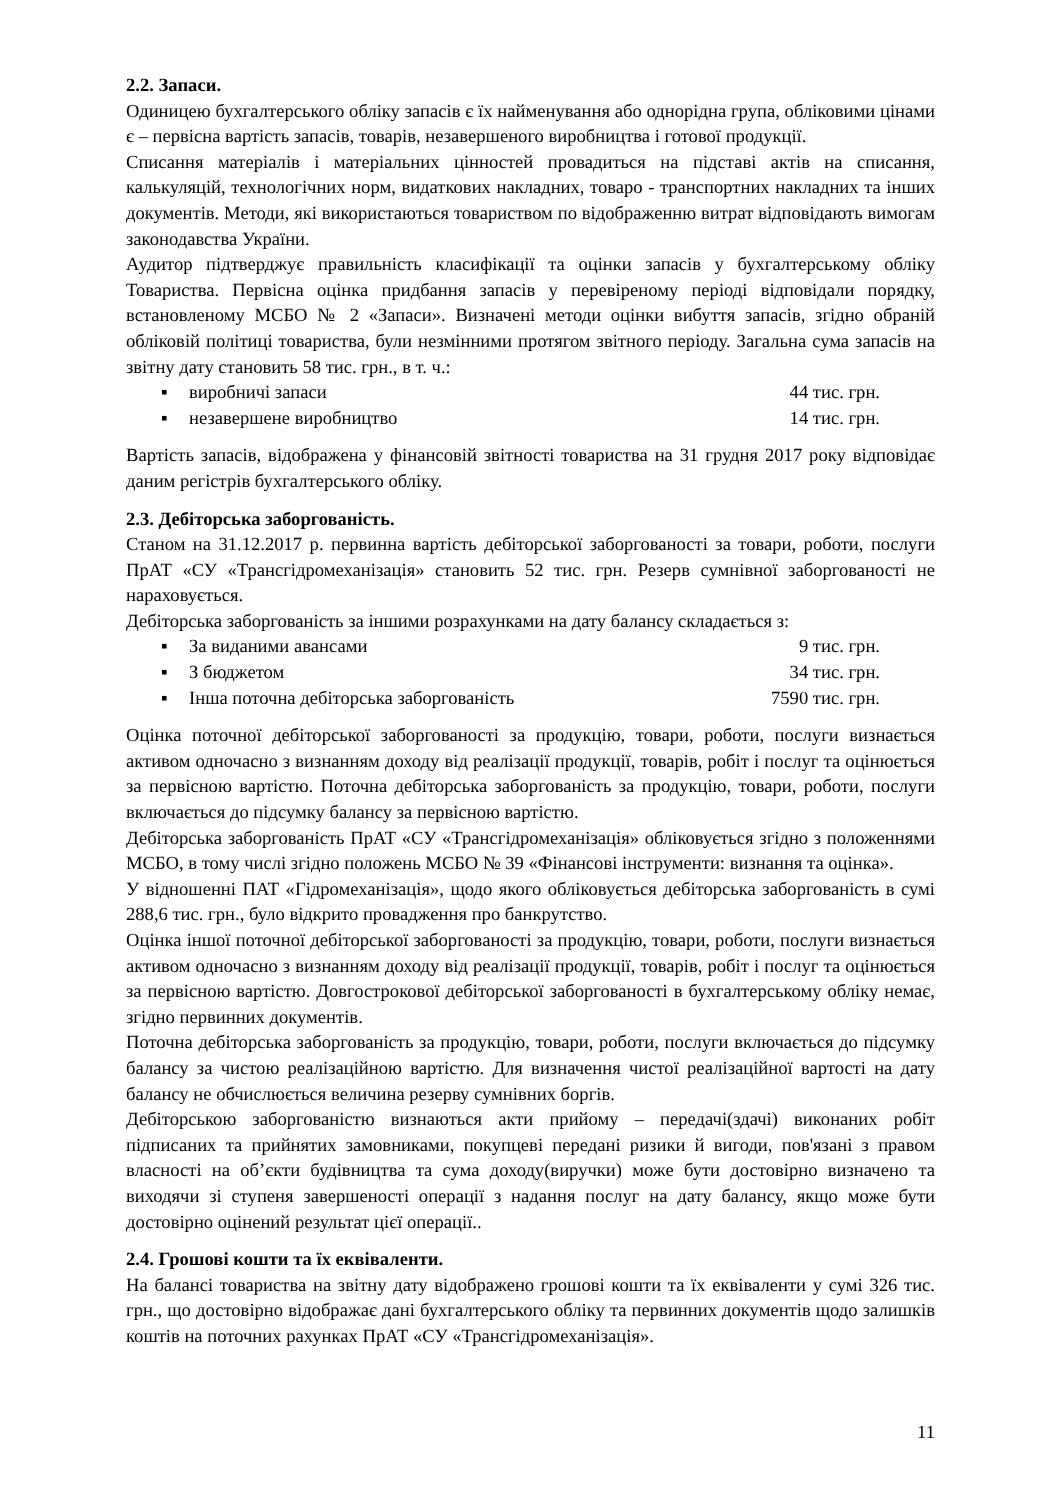2.2. Запаси.
Одиницею бухгалтерського обліку запасів є їх найменування або однорідна група, обліковими цінами є – первісна вартість запасів, товарів, незавершеного виробництва і готової продукції.
Списання матеріалів і матеріальних цінностей провадиться на підставі актів на списання, калькуляцій, технологічних норм, видаткових накладних, товаро - транспортних накладних та інших документів. Методи, які використаються товариством по відображенню витрат відповідають вимогам законодавства України.
Аудитор підтверджує правильність класифікації та оцінки запасів у бухгалтерському обліку Товариства. Первісна оцінка придбання запасів у перевіреному періоді відповідали порядку, встановленому МСБО № 2 «Запаси». Визначені методи оцінки вибуття запасів, згідно обраній обліковій політиці товариства, були незмінними протягом звітного періоду. Загальна сума запасів на звітну дату становить 58 тис. грн., в т. ч.:
▪ виробничі запаси 44 тис. грн.
▪ незавершене виробництво 14 тис. грн.
Вартість запасів, відображена у фінансовій звітності товариства на 31 грудня 2017 року відповідає даним регістрів бухгалтерського обліку.
2.3. Дебіторська заборгованість.
Станом на 31.12.2017 р. первинна вартість дебіторської заборгованості за товари, роботи, послуги ПрАТ «СУ «Трансгідромеханізація» становить 52 тис. грн. Резерв сумнівної заборгованості не нараховується.
Дебіторська заборгованість за іншими розрахунками на дату балансу складається з:
▪ За виданими авансами 9 тис. грн.
▪ З бюджетом 34 тис. грн.
▪ Інша поточна дебіторська заборгованість 7590 тис. грн.
Оцінка поточної дебіторської заборгованості за продукцію, товари, роботи, послуги визнається активом одночасно з визнанням доходу від реалізації продукції, товарів, робіт і послуг та оцінюється за первісною вартістю. Поточна дебіторська заборгованість за продукцію, товари, роботи, послуги включається до підсумку балансу за первісною вартістю.
Дебіторська заборгованість ПрАТ «СУ «Трансгідромеханізація» обліковується згідно з положеннями МСБО, в тому числі згідно положень МСБО № 39 «Фінансові інструменти: визнання та оцінка».
У відношенні ПАТ «Гідромеханізація», щодо якого обліковується дебіторська заборгованість в сумі 288,6 тис. грн., було відкрито провадження про банкрутство.
Оцінка іншої поточної дебіторської заборгованості за продукцію, товари, роботи, послуги визнається активом одночасно з визнанням доходу від реалізації продукції, товарів, робіт і послуг та оцінюється за первісною вартістю. Довгострокової дебіторської заборгованості в бухгалтерському обліку немає, згідно первинних документів.
Поточна дебіторська заборгованість за продукцію, товари, роботи, послуги включається до підсумку балансу за чистою реалізаційною вартістю. Для визначення чистої реалізаційної вартості на дату балансу не обчислюється величина резерву сумнівних боргів.
Дебіторською заборгованістю визнаються акти прийому – передачі(здачі) виконаних робіт підписаних та прийнятих замовниками, покупцеві передані ризики й вигоди, пов'язані з правом власності на об’єкти будівництва та сума доходу(виручки) може бути достовірно визначено та виходячи зі ступеня завершеності операції з надання послуг на дату балансу, якщо може бути достовірно оцінений результат цієї операції..
2.4. Грошові кошти та їх еквіваленти.
На балансі товариства на звітну дату відображено грошові кошти та їх еквіваленти у сумі 326 тис. грн., що достовірно відображає дані бухгалтерського обліку та первинних документів щодо залишків коштів на поточних рахунках ПрАТ «СУ «Трансгідромеханізація».
11